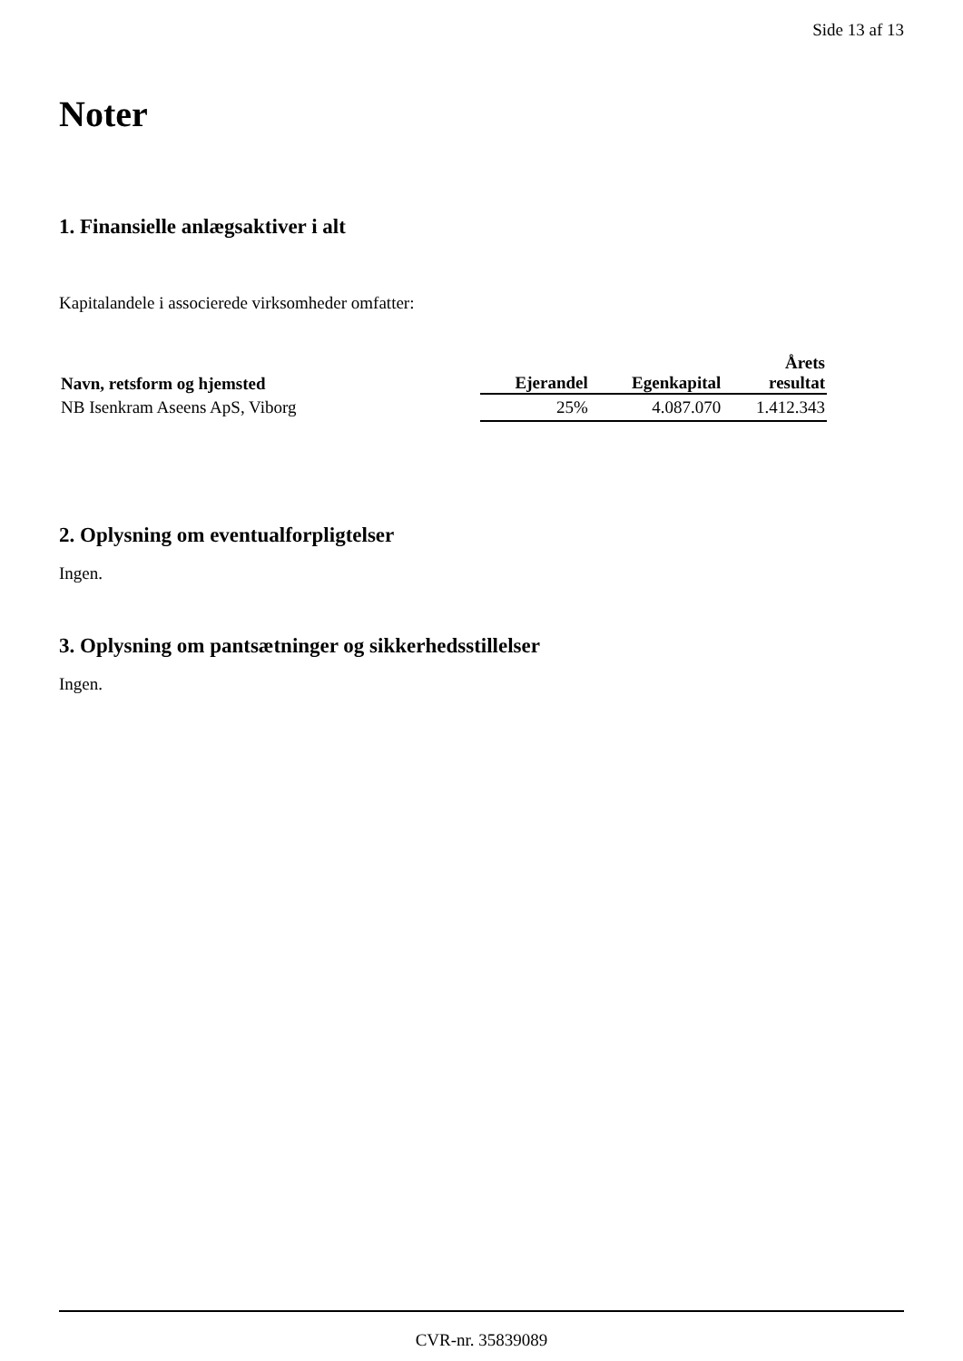Side 13 af 13
Noter
1. Finansielle anlægsaktiver i alt
Kapitalandele i associerede virksomheder omfatter:
| Navn, retsform og hjemsted | Ejerandel | Egenkapital | Årets resultat |
| --- | --- | --- | --- |
| NB Isenkram Aseens ApS, Viborg | 25% | 4.087.070 | 1.412.343 |
2. Oplysning om eventualforpligtelser
Ingen.
3. Oplysning om pantsætninger og sikkerhedsstillelser
Ingen.
CVR-nr. 35839089